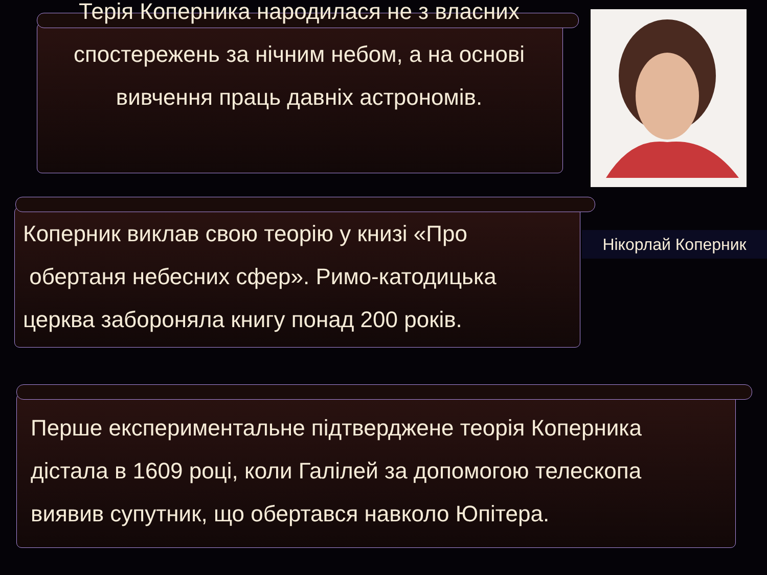Терія Коперника народилася не з власних
спостережень за нічним небом, а на основі
вивчення праць давніх астрономів.
Нікорлай Коперник
Коперник виклав свою теорію у книзі «Про
обертаня небесних сфер». Римо-катодицька
церква забороняла книгу понад 200 років.
Перше експериментальне підтверджене теорія Коперника
дістала в 1609 році, коли Галілей за допомогою телескопа
виявив супутник, що обертався навколо Юпітера.